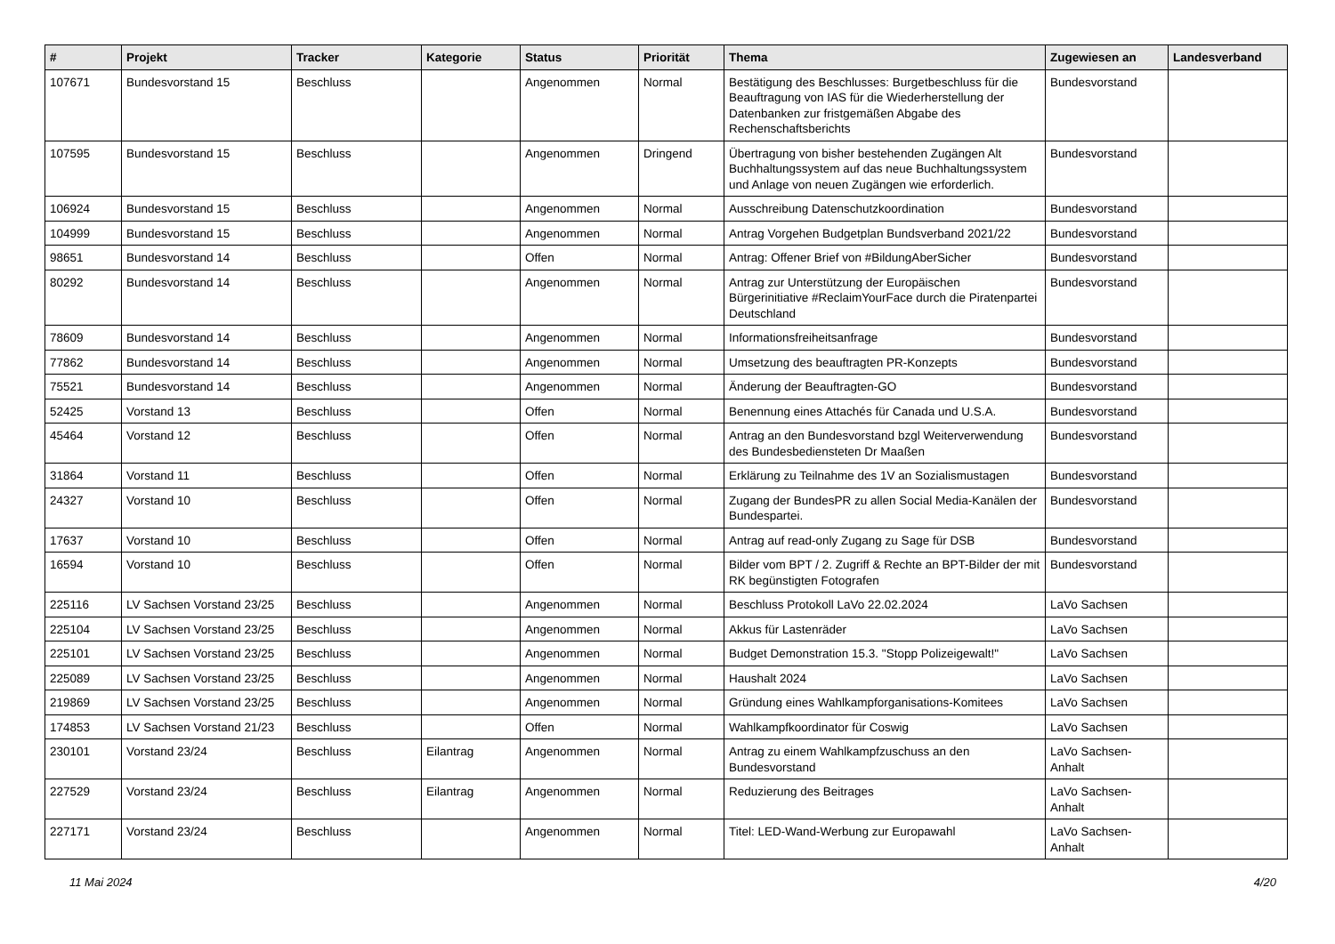| # | Projekt | Tracker | Kategorie | Status | Priorität | Thema | Zugewiesen an | Landesverband |
| --- | --- | --- | --- | --- | --- | --- | --- | --- |
| 107671 | Bundesvorstand 15 | Beschluss | | Angenommen | Normal | Bestätigung des Beschlusses: Burgetbeschluss für die Beauftragung von IAS für die Wiederherstellung der Datenbanken zur fristgemäßen Abgabe des Rechenschaftsberichts | Bundesvorstand | |
| 107595 | Bundesvorstand 15 | Beschluss | | Angenommen | Dringend | Übertragung von bisher bestehenden Zugängen Alt Buchhaltungssystem auf das neue Buchhaltungssystem und Anlage von neuen Zugängen wie erforderlich. | Bundesvorstand | |
| 106924 | Bundesvorstand 15 | Beschluss | | Angenommen | Normal | Ausschreibung Datenschutzkoordination | Bundesvorstand | |
| 104999 | Bundesvorstand 15 | Beschluss | | Angenommen | Normal | Antrag Vorgehen Budgetplan Bundsverband 2021/22 | Bundesvorstand | |
| 98651 | Bundesvorstand 14 | Beschluss | | Offen | Normal | Antrag: Offener Brief von #BildungAberSicher | Bundesvorstand | |
| 80292 | Bundesvorstand 14 | Beschluss | | Angenommen | Normal | Antrag zur Unterstützung der Europäischen Bürgerinitiative #ReclaimYourFace durch die Piratenpartei Deutschland | Bundesvorstand | |
| 78609 | Bundesvorstand 14 | Beschluss | | Angenommen | Normal | Informationsfreiheitsanfrage | Bundesvorstand | |
| 77862 | Bundesvorstand 14 | Beschluss | | Angenommen | Normal | Umsetzung des beauftragten PR-Konzepts | Bundesvorstand | |
| 75521 | Bundesvorstand 14 | Beschluss | | Angenommen | Normal | Änderung der Beauftragten-GO | Bundesvorstand | |
| 52425 | Vorstand 13 | Beschluss | | Offen | Normal | Benennung eines Attachés für Canada und U.S.A. | Bundesvorstand | |
| 45464 | Vorstand 12 | Beschluss | | Offen | Normal | Antrag an den Bundesvorstand bzgl Weiterverwendung des Bundesbediensteten Dr Maaßen | Bundesvorstand | |
| 31864 | Vorstand 11 | Beschluss | | Offen | Normal | Erklärung zu Teilnahme des 1V an Sozialismustagen | Bundesvorstand | |
| 24327 | Vorstand 10 | Beschluss | | Offen | Normal | Zugang der BundesPR zu allen Social Media-Kanälen der Bundespartei. | Bundesvorstand | |
| 17637 | Vorstand 10 | Beschluss | | Offen | Normal | Antrag auf read-only Zugang zu Sage für DSB | Bundesvorstand | |
| 16594 | Vorstand 10 | Beschluss | | Offen | Normal | Bilder vom BPT / 2. Zugriff & Rechte an BPT-Bilder der mit RK begünstigten Fotografen | Bundesvorstand | |
| 225116 | LV Sachsen Vorstand 23/25 | Beschluss | | Angenommen | Normal | Beschluss Protokoll LaVo 22.02.2024 | LaVo Sachsen | |
| 225104 | LV Sachsen Vorstand 23/25 | Beschluss | | Angenommen | Normal | Akkus für Lastenräder | LaVo Sachsen | |
| 225101 | LV Sachsen Vorstand 23/25 | Beschluss | | Angenommen | Normal | Budget Demonstration 15.3. "Stopp Polizeigewalt!" | LaVo Sachsen | |
| 225089 | LV Sachsen Vorstand 23/25 | Beschluss | | Angenommen | Normal | Haushalt 2024 | LaVo Sachsen | |
| 219869 | LV Sachsen Vorstand 23/25 | Beschluss | | Angenommen | Normal | Gründung eines Wahlkampforganisations-Komitees | LaVo Sachsen | |
| 174853 | LV Sachsen Vorstand 21/23 | Beschluss | | Offen | Normal | Wahlkampfkoordinator für Coswig | LaVo Sachsen | |
| 230101 | Vorstand 23/24 | Beschluss | Eilantrag | Angenommen | Normal | Antrag zu einem Wahlkampfzuschuss an den Bundesvorstand | LaVo Sachsen-Anhalt | |
| 227529 | Vorstand 23/24 | Beschluss | Eilantrag | Angenommen | Normal | Reduzierung des Beitrages | LaVo Sachsen-Anhalt | |
| 227171 | Vorstand 23/24 | Beschluss | | Angenommen | Normal | Titel: LED-Wand-Werbung zur Europawahl | LaVo Sachsen-Anhalt | |
11 Mai 2024 4/20